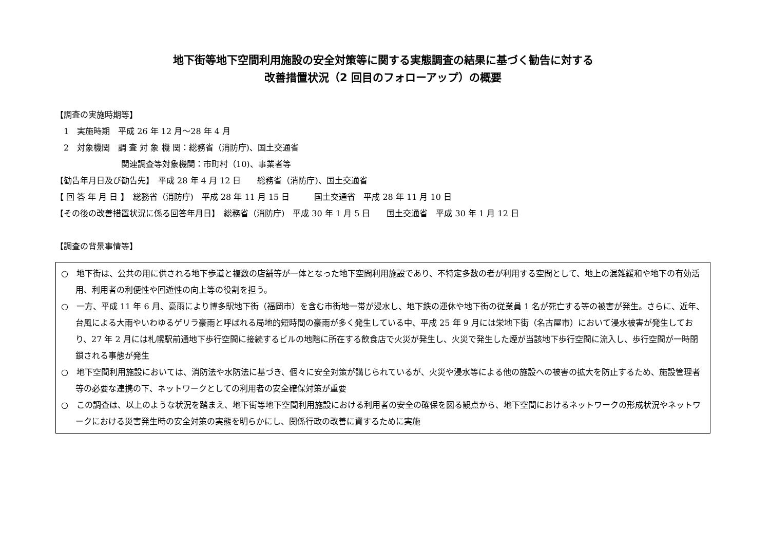地下街等地下空間利用施設の安全対策等に関する実態調査の結果に基づく勧告に対する
改善措置状況（2 回目のフォローアップ）の概要
【調査の実施時期等】
　1　実施時期　平成 26 年 12 月～28 年 4 月
　2　対象機関　調 査 対 象 機 関：総務省（消防庁)、国土交通省
　　　　　　　　関連調査等対象機関：市町村（10)、事業者等
【勧告年月日及び勧告先】　平成 28 年 4 月 12 日　　総務省（消防庁)、国土交通省
【 回 答 年 月 日 】　総務省（消防庁)　平成 28 年 11 月 15 日　　　国土交通省　平成 28 年 11 月 10 日
【その後の改善措置状況に係る回答年月日】　総務省（消防庁)　平成 30 年 1 月 5 日　　国土交通省　平成 30 年 1 月 12 日
【調査の背景事情等】
○　地下街は、公共の用に供される地下歩道と複数の店舗等が一体となった地下空間利用施設であり、不特定多数の者が利用する空間として、地上の混雑緩和や地下の有効活用、利用者の利便性や回遊性の向上等の役割を担う。
○　一方、平成 11 年 6 月、豪雨により博多駅地下街（福岡市）を含む市街地一帯が浸水し、地下鉄の運休や地下街の従業員 1 名が死亡する等の被害が発生。さらに、近年、台風による大雨やいわゆるゲリラ豪雨と呼ばれる局地的短時間の豪雨が多く発生している中、平成 25 年 9 月には栄地下街（名古屋市）において浸水被害が発生しており、27 年 2 月には札幌駅前通地下歩行空間に接続するビルの地階に所在する飲食店で火災が発生し、火災で発生した煙が当該地下歩行空間に流入し、歩行空間が一時閉鎖される事態が発生
○　地下空間利用施設においては、消防法や水防法に基づき、個々に安全対策が講じられているが、火災や浸水等による他の施設への被害の拡大を防止するため、施設管理者等の必要な連携の下、ネットワークとしての利用者の安全確保対策が重要
○　この調査は、以上のような状況を踏まえ、地下街等地下空間利用施設における利用者の安全の確保を図る観点から、地下空間におけるネットワークの形成状況やネットワークにおける災害発生時の安全対策の実態を明らかにし、関係行政の改善に資するために実施